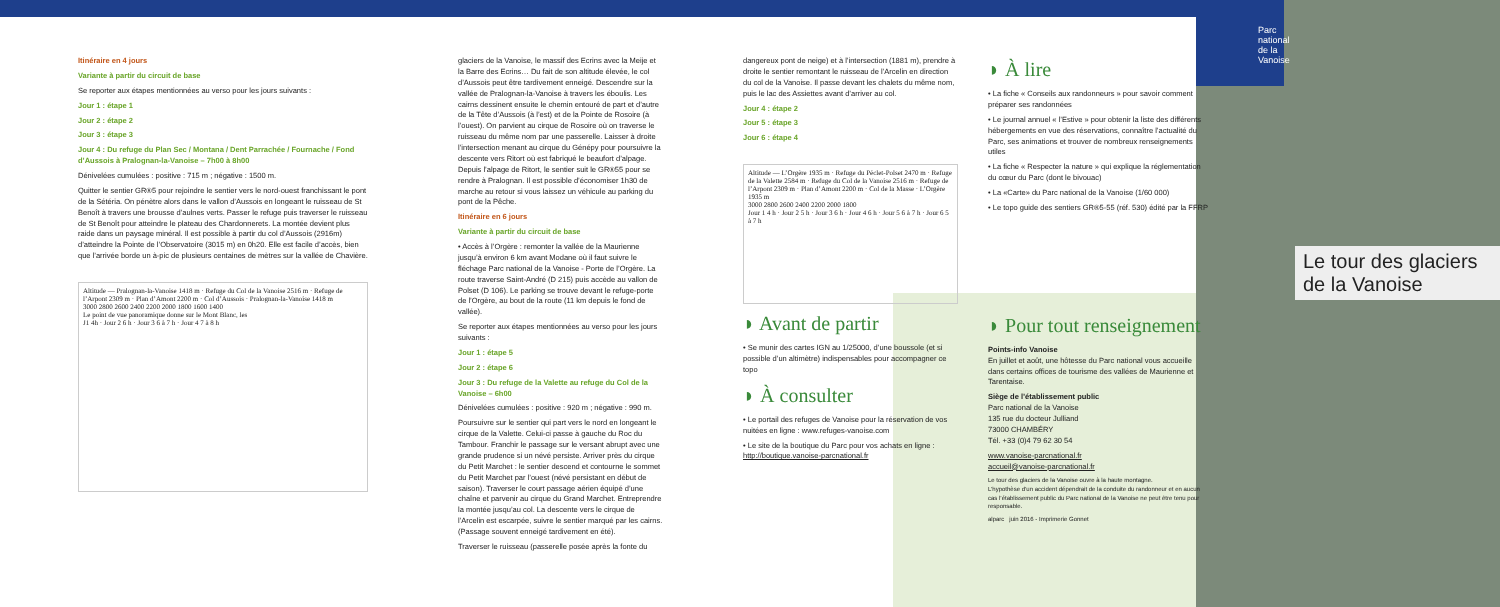Parc national de la Vanoise
Le tour des glaciers de la Vanoise
Itinéraire en 4 jours
Variante à partir du circuit de base
Se reporter aux étapes mentionnées au verso pour les jours suivants :
Jour 1 : étape 1
Jour 2 : étape 2
Jour 3 : étape 3
Jour 4 : Du refuge du Plan Sec / Montana / Dent Parrachée / Fournache / Fond d’Aussois à Pralognan-la-Vanoise – 7h00 à 8h00
Dénivelées cumulées : positive : 715 m ; négative : 1500 m.
Quitter le sentier GR®5 pour rejoindre le sentier vers le nord-ouest franchissant le pont de la Sétéria. On pénètre alors dans le vallon d’Aussois en longeant le ruisseau de St Benoît à travers une brousse d’aulnes verts. Passer le refuge puis traverser le ruisseau de St Benoît pour atteindre le plateau des Chardonnerets. La montée devient plus raide dans un paysage minéral. Il est possible à partir du col d’Aussois (2916m) d’atteindre la Pointe de l’Observatoire (3015 m) en 0h20. Elle est facile d’accès, bien que l’arrivée borde un à-pic de plusieurs centaines de mètres sur la vallée de Chavière.
Altitude — Pralognan-la-Vanoise 1418 m · Refuge du Col de la Vanoise 2516 m · Refuge de l’Arpont 2309 m · Plan d’Amont 2200 m · Col d’Aussois · Pralognan-la-Vanoise 1418 m
3000 2800 2600 2400 2200 2000 1800 1600 1400
Le point de vue panoramique donne sur le Mont Blanc, les
J1 4h · Jour 2 6 h · Jour 3 6 à 7 h · Jour 4 7 à 8 h
glaciers de la Vanoise, le massif des Ecrins avec la Meije et la Barre des Ecrins… Du fait de son altitude élevée, le col d’Aussois peut être tardivement enneigé. Descendre sur la vallée de Pralognan-la-Vanoise à travers les éboulis. Les cairns dessinent ensuite le chemin entouré de part et d’autre de la Tête d’Aussois (à l’est) et de la Pointe de Rosoire (à l’ouest). On parvient au cirque de Rosoire où on traverse le ruisseau du même nom par une passerelle. Laisser à droite l’intersection menant au cirque du Génépy pour poursuivre la descente vers Ritort où est fabriqué le beaufort d’alpage. Depuis l’alpage de Ritort, le sentier suit le GR®55 pour se rendre à Pralognan. Il est possible d’économiser 1h30 de marche au retour si vous laissez un véhicule au parking du pont de la Pêche.
Itinéraire en 6 jours
Variante à partir du circuit de base
• Accès à l’Orgère : remonter la vallée de la Maurienne jusqu’à environ 6 km avant Modane où il faut suivre le fléchage Parc national de la Vanoise - Porte de l’Orgère. La route traverse Saint-André (D 215) puis accède au vallon de Polset (D 106). Le parking se trouve devant le refuge-porte de l’Orgère, au bout de la route (11 km depuis le fond de vallée).
Se reporter aux étapes mentionnées au verso pour les jours suivants :
Jour 1 : étape 5
Jour 2 : étape 6
Jour 3 : Du refuge de la Valette au refuge du Col de la Vanoise – 6h00
Dénivelées cumulées : positive : 920 m ; négative : 990 m.
Poursuivre sur le sentier qui part vers le nord en longeant le cirque de la Valette. Celui-ci passe à gauche du Roc du Tambour. Franchir le passage sur le versant abrupt avec une grande prudence si un névé persiste. Arriver près du cirque du Petit Marchet : le sentier descend et contourne le sommet du Petit Marchet par l’ouest (névé persistant en début de saison). Traverser le court passage aérien équipé d’une chaîne et parvenir au cirque du Grand Marchet. Entreprendre la montée jusqu’au col. La descente vers le cirque de l’Arcelin est escarpée, suivre le sentier marqué par les cairns. (Passage souvent enneigé tardivement en été).
Traverser le ruisseau (passerelle posée après la fonte du
dangereux pont de neige) et à l’intersection (1881 m), prendre à droite le sentier remontant le ruisseau de l’Arcelin en direction du col de la Vanoise. Il passe devant les chalets du même nom, puis le lac des Assiettes avant d’arriver au col.
Jour 4 : étape 2
Jour 5 : étape 3
Jour 6 : étape 4
Altitude — L’Orgère 1935 m · Refuge du Péclet-Polset 2470 m · Refuge de la Valette 2584 m · Refuge du Col de la Vanoise 2516 m · Refuge de l’Arpont 2309 m · Plan d’Amont 2200 m · Col de la Masse · L’Orgère 1935 m
3000 2800 2600 2400 2200 2000 1800
Jour 1 4 h · Jour 2 5 h · Jour 3 6 h · Jour 4 6 h · Jour 5 6 à 7 h · Jour 6 5 à 7 h
◗ Avant de partir
• Se munir des cartes IGN au 1/25000, d’une boussole (et si possible d’un altimètre) indispensables pour accompagner ce topo
◗ À consulter
• Le portail des refuges de Vanoise pour la réservation de vos nuitées en ligne : www.refuges-vanoise.com
• Le site de la boutique du Parc pour vos achats en ligne : http://boutique.vanoise-parcnational.fr
◗ À lire
• La fiche « Conseils aux randonneurs » pour savoir comment préparer ses randonnées
• Le journal annuel « l’Estive » pour obtenir la liste des différents hébergements en vue des réservations, connaître l’actualité du Parc, ses animations et trouver de nombreux renseignements utiles
• La fiche « Respecter la nature » qui explique la réglementation du cœur du Parc (dont le bivouac)
• La «Carte» du Parc national de la Vanoise (1/60 000)
• Le topo guide des sentiers GR®5-55 (réf. 530) édité par la FFRP
◗ Pour tout renseignement
Points-info Vanoise
En juillet et août, une hôtesse du Parc national vous accueille dans certains offices de tourisme des vallées de Maurienne et Tarentaise.
Siège de l’établissement public
Parc national de la Vanoise
135 rue du docteur Julliand
73000 CHAMBÉRY
Tél. +33 (0)4 79 62 30 54
www.vanoise-parcnational.fr
accueil@vanoise-parcnational.fr
Le tour des glaciers de la Vanoise ouvre à la haute montagne.
L’hypothèse d’un accident dépendrait de la conduite du randonneur et en aucun cas l’établissement public du Parc national de la Vanoise ne peut être tenu pour responsable.
alparc juin 2016 - Imprimerie Gonnet